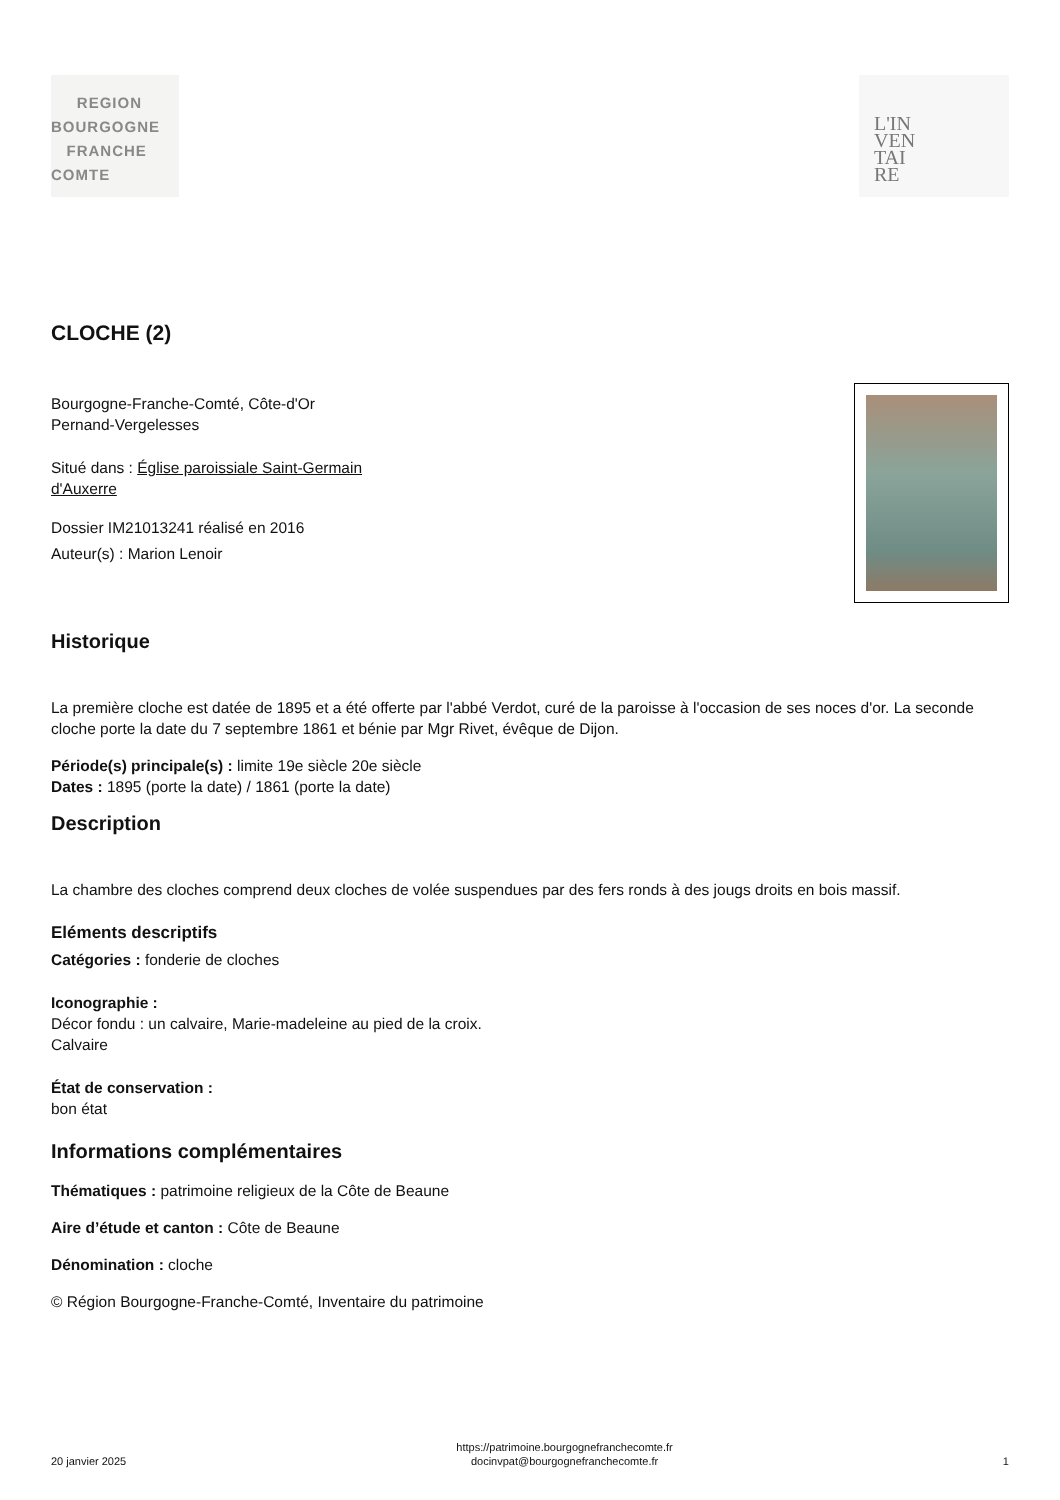REGION
BOURGOGNE
FRANCHE
COMTE
L'IN
VEN
TAI
RE
CLOCHE (2)
Bourgogne-Franche-Comté, Côte-d'Or
Pernand-Vergelesses
Situé dans : Église paroissiale Saint-Germain
d'Auxerre
Dossier IM21013241 réalisé en 2016
Auteur(s) : Marion Lenoir
Historique
La première cloche est datée de 1895 et a été offerte par l'abbé Verdot, curé de la paroisse à l'occasion de ses noces d'or. La seconde cloche porte la date du 7 septembre 1861 et bénie par Mgr Rivet, évêque de Dijon.
Période(s) principale(s) : limite 19e siècle 20e siècle
Dates : 1895 (porte la date) / 1861 (porte la date)
Description
La chambre des cloches comprend deux cloches de volée suspendues par des fers ronds à des jougs droits en bois massif.
Eléments descriptifs
Catégories : fonderie de cloches
Iconographie :
Décor fondu : un calvaire, Marie-madeleine au pied de la croix.
Calvaire
État de conservation :
bon état
Informations complémentaires
Thématiques : patrimoine religieux de la Côte de Beaune
Aire d’étude et canton : Côte de Beaune
Dénomination : cloche
© Région Bourgogne-Franche-Comté, Inventaire du patrimoine
20 janvier 2025
https://patrimoine.bourgognefranchecomte.fr
docinvpat@bourgognefranchecomte.fr
1